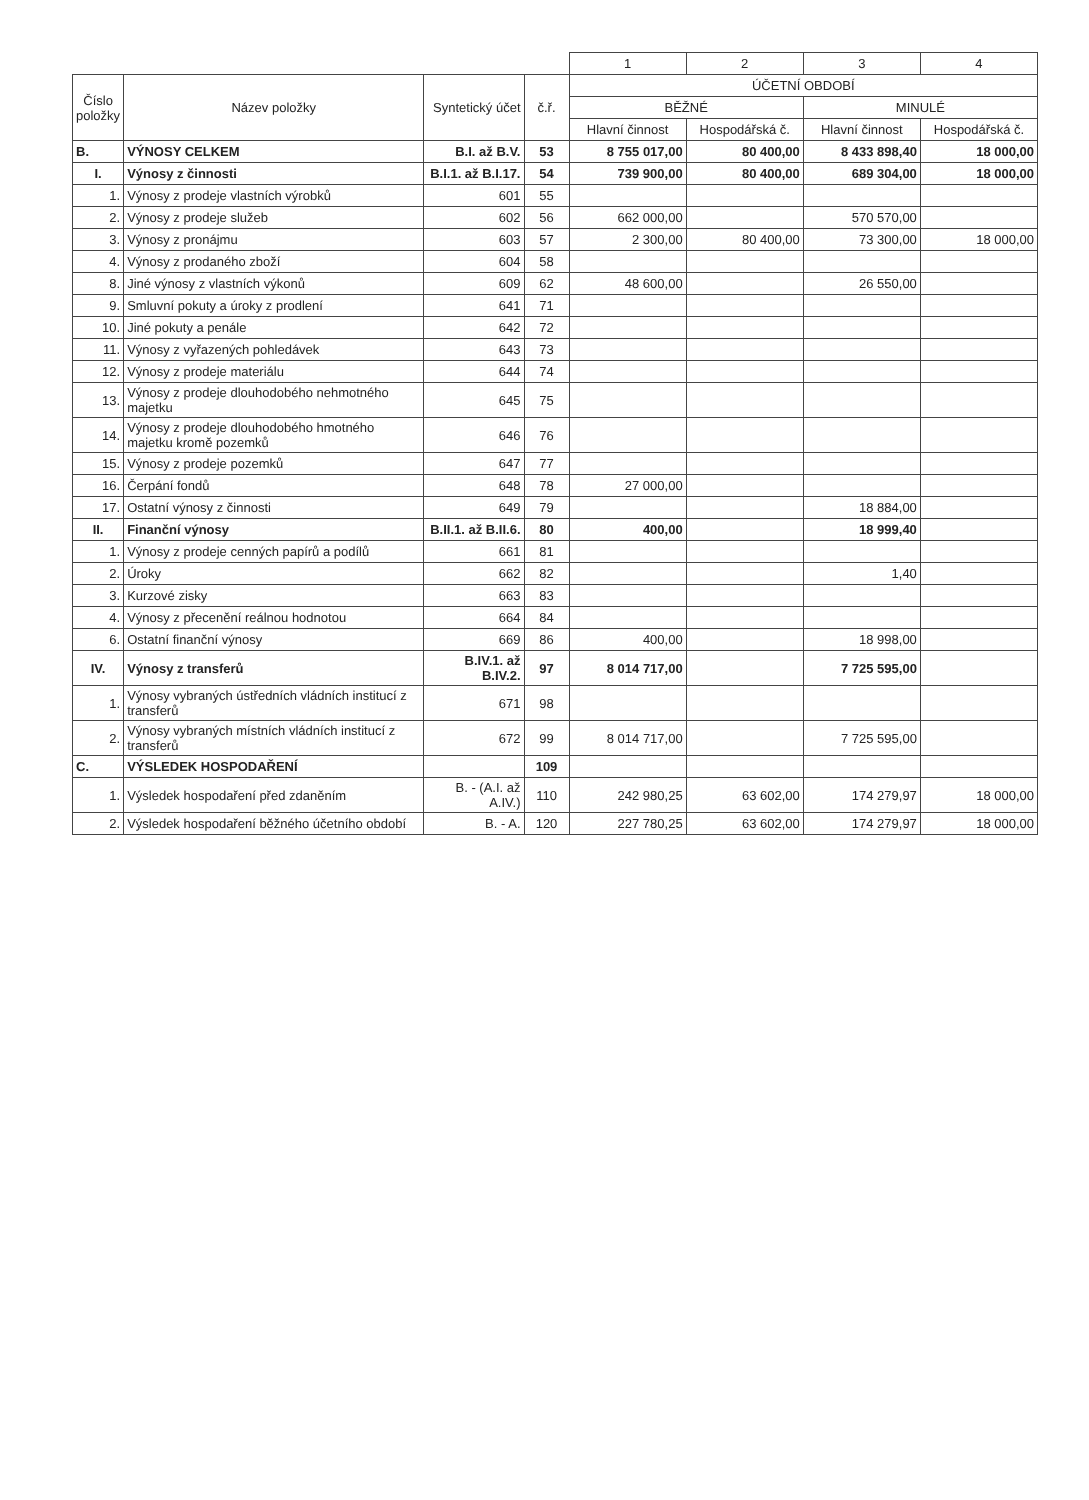| | | | | 1 | 2 | 3 | 4 |
| Číslo položky | Název položky | Syntetický účet | č.ř. | ÚČETNÍ OBDOBÍ | | | |
| | | | | BĚŽNÉ | | MINULÉ | |
| | | | | Hlavní činnost | Hospodářská č. | Hlavní činnost | Hospodářská č. |
| B. | VÝNOSY CELKEM | B.I. až B.V. | 53 | 8 755 017,00 | 80 400,00 | 8 433 898,40 | 18 000,00 |
| I. | Výnosy z činnosti | B.I.1. až B.I.17. | 54 | 739 900,00 | 80 400,00 | 689 304,00 | 18 000,00 |
| 1. | Výnosy z prodeje vlastních výrobků | 601 | 55 | | | | |
| 2. | Výnosy z prodeje služeb | 602 | 56 | 662 000,00 | | 570 570,00 | |
| 3. | Výnosy z pronájmu | 603 | 57 | 2 300,00 | 80 400,00 | 73 300,00 | 18 000,00 |
| 4. | Výnosy z prodaného zboží | 604 | 58 | | | | |
| 8. | Jiné výnosy z vlastních výkonů | 609 | 62 | 48 600,00 | | 26 550,00 | |
| 9. | Smluvní pokuty a úroky z prodlení | 641 | 71 | | | | |
| 10. | Jiné pokuty a penále | 642 | 72 | | | | |
| 11. | Výnosy z vyřazených pohledávek | 643 | 73 | | | | |
| 12. | Výnosy z prodeje materiálu | 644 | 74 | | | | |
| 13. | Výnosy z prodeje dlouhodobého nehmotného majetku | 645 | 75 | | | | |
| 14. | Výnosy z prodeje dlouhodobého hmotného majetku kromě pozemků | 646 | 76 | | | | |
| 15. | Výnosy z prodeje pozemků | 647 | 77 | | | | |
| 16. | Čerpání fondů | 648 | 78 | 27 000,00 | | | |
| 17. | Ostatní výnosy z činnosti | 649 | 79 | | | 18 884,00 | |
| II. | Finanční výnosy | B.II.1. až B.II.6. | 80 | 400,00 | | 18 999,40 | |
| 1. | Výnosy z prodeje cenných papírů a podílů | 661 | 81 | | | | |
| 2. | Úroky | 662 | 82 | | | 1,40 | |
| 3. | Kurzové zisky | 663 | 83 | | | | |
| 4. | Výnosy z přecenění reálnou hodnotou | 664 | 84 | | | | |
| 6. | Ostatní finanční výnosy | 669 | 86 | 400,00 | | 18 998,00 | |
| IV. | Výnosy z transferů | B.IV.1. až B.IV.2. | 97 | 8 014 717,00 | | 7 725 595,00 | |
| 1. | Výnosy vybraných ústředních vládních institucí z transferů | 671 | 98 | | | | |
| 2. | Výnosy vybraných místních vládních institucí z transferů | 672 | 99 | 8 014 717,00 | | 7 725 595,00 | |
| C. | VÝSLEDEK HOSPODAŘENÍ | | 109 | | | | |
| 1. | Výsledek hospodaření před zdaněním | B. - (A.I. až A.IV.) | 110 | 242 980,25 | 63 602,00 | 174 279,97 | 18 000,00 |
| 2. | Výsledek hospodaření běžného účetního období | B. - A. | 120 | 227 780,25 | 63 602,00 | 174 279,97 | 18 000,00 |